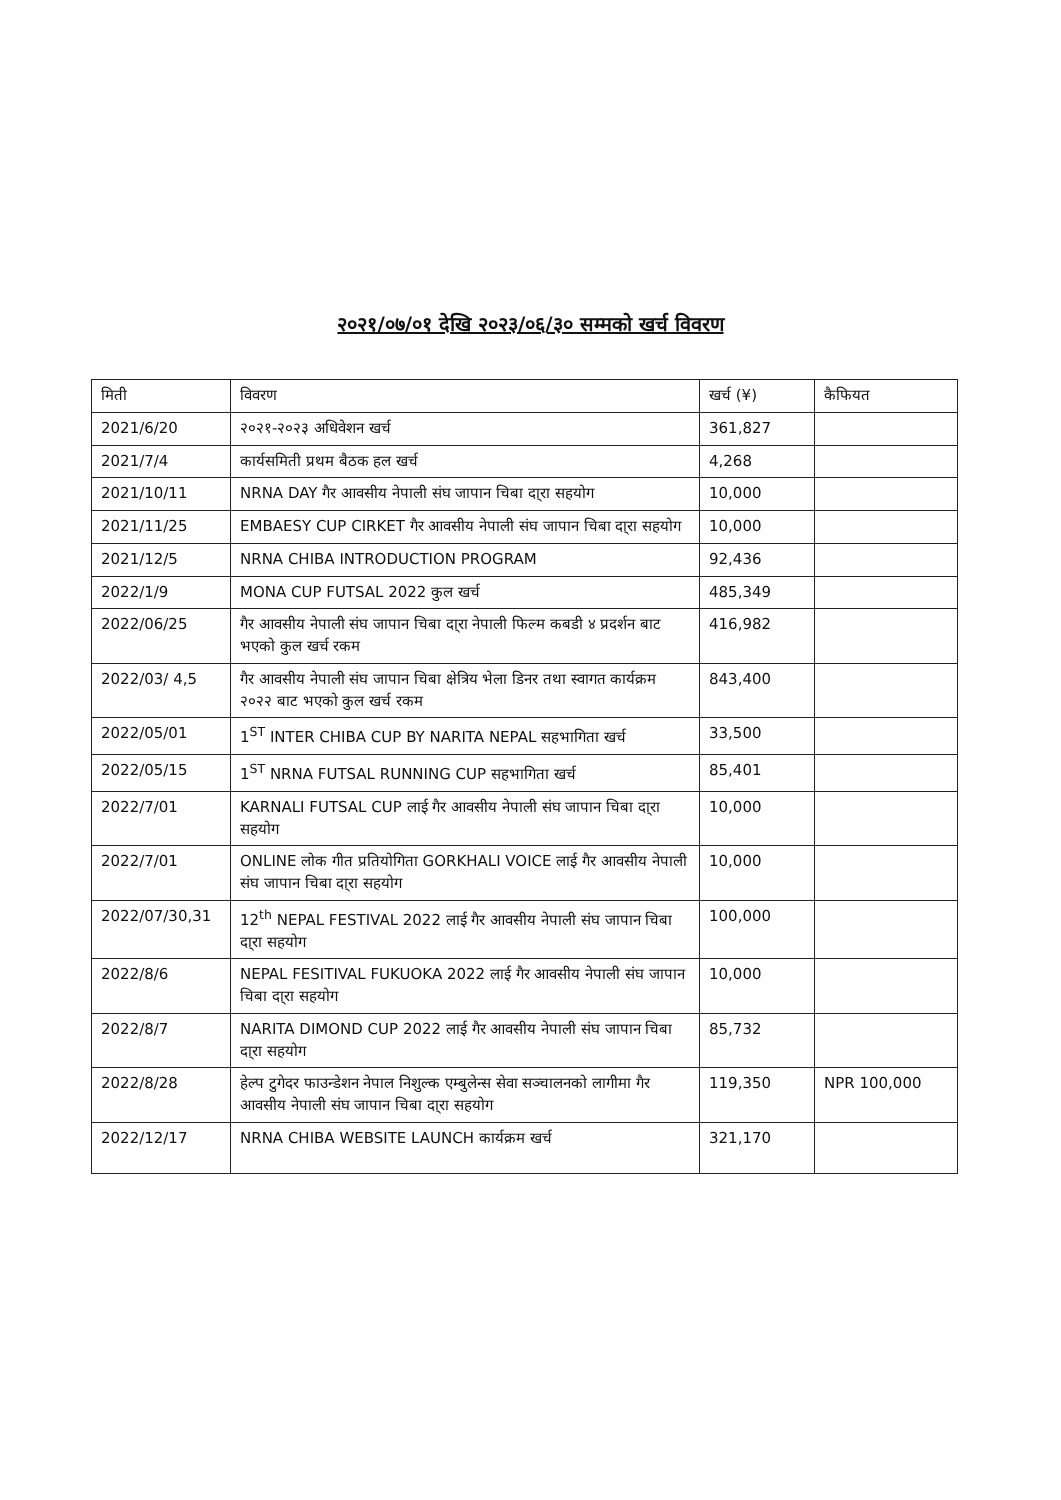२०२१/०७/०१ देखि २०२३/०६/३० सम्मको खर्च विवरण
| मिती | विवरण | खर्च (¥) | कैफियत |
| --- | --- | --- | --- |
| 2021/6/20 | २०२१-२०२३ अधिवेशन खर्च | 361,827 | |
| 2021/7/4 | कार्यसमिती प्रथम बैठक हल खर्च | 4,268 | |
| 2021/10/11 | NRNA DAY गैर आवसीय नेपाली संघ जापान चिबा दा्रा सहयोग | 10,000 | |
| 2021/11/25 | EMBAESY CUP CIRKET गैर आवसीय नेपाली संघ जापान चिबा दा्रा सहयोग | 10,000 | |
| 2021/12/5 | NRNA CHIBA INTRODUCTION PROGRAM | 92,436 | |
| 2022/1/9 | MONA CUP FUTSAL 2022 कुल खर्च | 485,349 | |
| 2022/06/25 | गैर आवसीय नेपाली संघ जापान चिबा दा्रा नेपाली फिल्म कबडी ४ प्रदर्शन बाट भएको कुल खर्च रकम | 416,982 | |
| 2022/03/ 4,5 | गैर आवसीय नेपाली संघ जापान चिबा क्षेत्रिय भेला डिनर तथा स्वागत कार्यक्रम २०२२ बाट भएको कुल खर्च रकम | 843,400 | |
| 2022/05/01 | 1<sup>ST</sup> INTER CHIBA CUP BY NARITA NEPAL सहभागिता खर्च | 33,500 | |
| 2022/05/15 | 1<sup>ST</sup> NRNA FUTSAL RUNNING CUP सहभागिता खर्च | 85,401 | |
| 2022/7/01 | KARNALI FUTSAL CUP लाई गैर आवसीय नेपाली संघ जापान चिबा दा्रा सहयोग | 10,000 | |
| 2022/7/01 | ONLINE लोक गीत प्रतियोगिता GORKHALI VOICE लाई गैर आवसीय नेपाली संघ जापान चिबा दा्रा सहयोग | 10,000 | |
| 2022/07/30,31 | 12<sup>th</sup> NEPAL FESTIVAL 2022 लाई गैर आवसीय नेपाली संघ जापान चिबा दा्रा सहयोग | 100,000 | |
| 2022/8/6 | NEPAL FESITIVAL FUKUOKA 2022 लाई गैर आवसीय नेपाली संघ जापान चिबा दा्रा सहयोग | 10,000 | |
| 2022/8/7 | NARITA DIMOND CUP 2022 लाई गैर आवसीय नेपाली संघ जापान चिबा दा्रा सहयोग | 85,732 | |
| 2022/8/28 | हेल्प टुगेदर फाउन्डेशन नेपाल निशुल्क एम्बुलेन्स सेवा सञ्चालनको लागीमा गैर आवसीय नेपाली संघ जापान चिबा दा्रा सहयोग | 119,350 | NPR 100,000 |
| 2022/12/17 | NRNA CHIBA WEBSITE LAUNCH कार्यक्रम खर्च | 321,170 | |